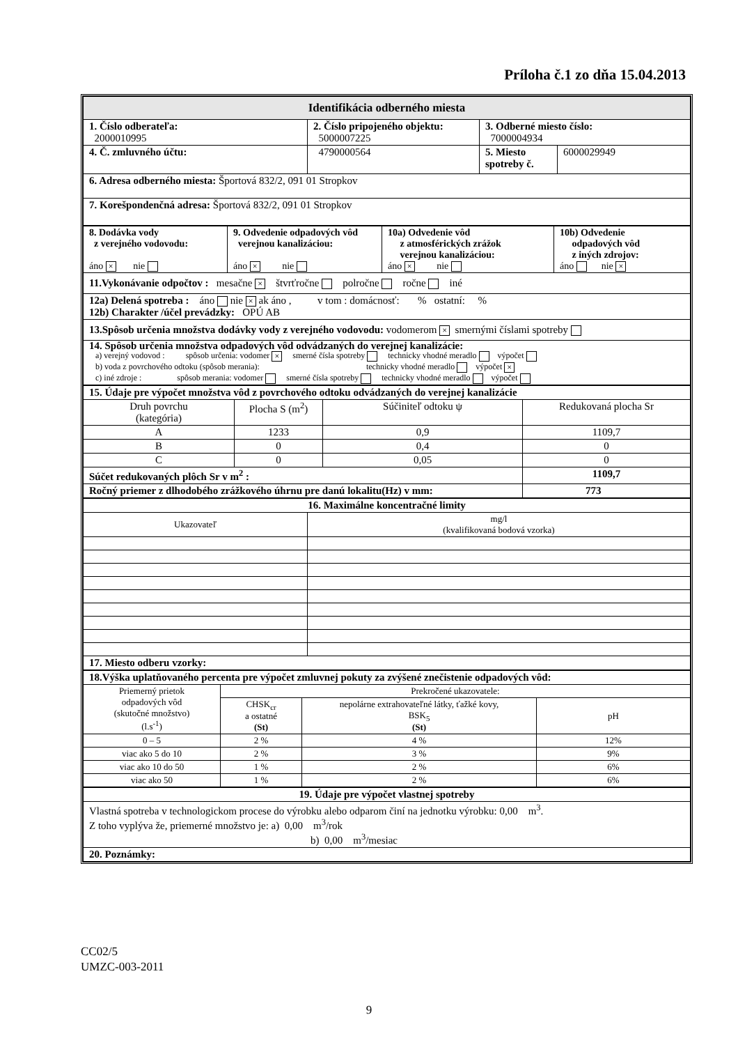Príloha č.1 zo dňa 15.04.2013
| Identifikácia odberného miesta | | | |
| 1. Číslo odberateľa: 2000010995 | 2. Číslo pripojeného objektu: 5000007225 | 3. Odberné miesto číslo: 7000004934 | |
| 4. Č. zmluvného účtu: | 4790000564 | 5. Miesto spotreby č. | 6000029949 |
| 6. Adresa odberného miesta: Športová 832/2, 091 01 Stropkov | | | |
| 7. Korešpondenčná adresa: Športová 832/2, 091 01 Stropkov | | | |
| 8. Dodávka vody z verejného vodovodu: áno × nie | 9. Odvedenie odpadových vôd verejnou kanalizáciou: áno × nie | 10a) Odvedenie vôd z atmosférických zrážok verejnou kanalizáciou: áno × nie | 10b) Odvedenie odpadových vôd z iných zdrojov: áno nie × |
| 11.Vykonávanie odpočtov : mesačne × štvrťročne polročne ročne iné | | | |
| 12a) Delená spotreba : áno nie × ak áno , v tom : domácnosť: % ostatní: % 12b) Charakter /účel prevádzky: OPÚ AB | | | |
| 13.Spôsob určenia množstva dodávky vody z verejného vodovodu: vodomerom × smernými číslami spotreby | | | |
| 14. Spôsob určenia množstva odpadových vôd odvádzaných do verejnej kanalizácie: a) verejný vodovod : spôsob určenia: vodomer × smerné čísla spotreby technicky vhodné meradlo výpočet b) voda z povrchového odtoku (spôsob merania): technicky vhodné meradlo výpočet × c) iné zdroje : spôsob merania: vodomer smerné čísla spotreby technicky vhodné meradlo výpočet | | | |
| 15. Údaje pre výpočet množstva vôd z povrchového odtoku odvádzaných do verejnej kanalizácie | | | |
| Druh povrchu (kategória) | Plocha S (m<sup>2</sup>) | Súčiniteľ odtoku ψ | Redukovaná plocha Sr |
| A | 1233 | 0,9 | 1109,7 |
| B | 0 | 0,4 | 0 |
| C | 0 | 0,05 | 0 |
| Súčet redukovaných plôch Sr v m<sup>2</sup> : | | | 1109,7 |
| Ročný priemer z dlhodobého zrážkového úhrnu pre danú lokalitu(Hz) v mm: | | | 773 |
| 16. Maximálne koncentračné limity | |
| Ukazovateľ | mg/l (kvalifikovaná bodová vzorka) |
| 17. Miesto odberu vzorky: | |
| 18.Výška uplatňovaného percenta pre výpočet zmluvnej pokuty za zvýšené znečistenie odpadových vôd: | | | |
| Priemerný prietok odpadových vôd (skutočné množstvo) (l.s<sup>-1</sup>) | Prekročené ukazovatele: | | |
| | CHSK<sub>cr</sub> a ostatné (St) | nepolárne extrahovateľné látky, ťažké kovy, BSK<sub>5</sub> (St) | pH |
| 0 – 5 | 2 % | 4 % | 12% |
| viac ako 5 do 10 | 2 % | 3 % | 9% |
| viac ako 10 do 50 | 1 % | 2 % | 6% |
| viac ako 50 | 1 % | 2 % | 6% |
| 19. Údaje pre výpočet vlastnej spotreby |
| Vlastná spotreba v technologickom procese do výrobku alebo odparom činí na jednotku výrobku: 0,00 m<sup>3</sup>. Z toho vyplýva že, priemerné množstvo je: a) 0,00 m<sup>3</sup>/rok b) 0,00 m<sup>3</sup>/mesiac |
| 20. Poznámky: |
CC02/5
UMZC-003-2011
9